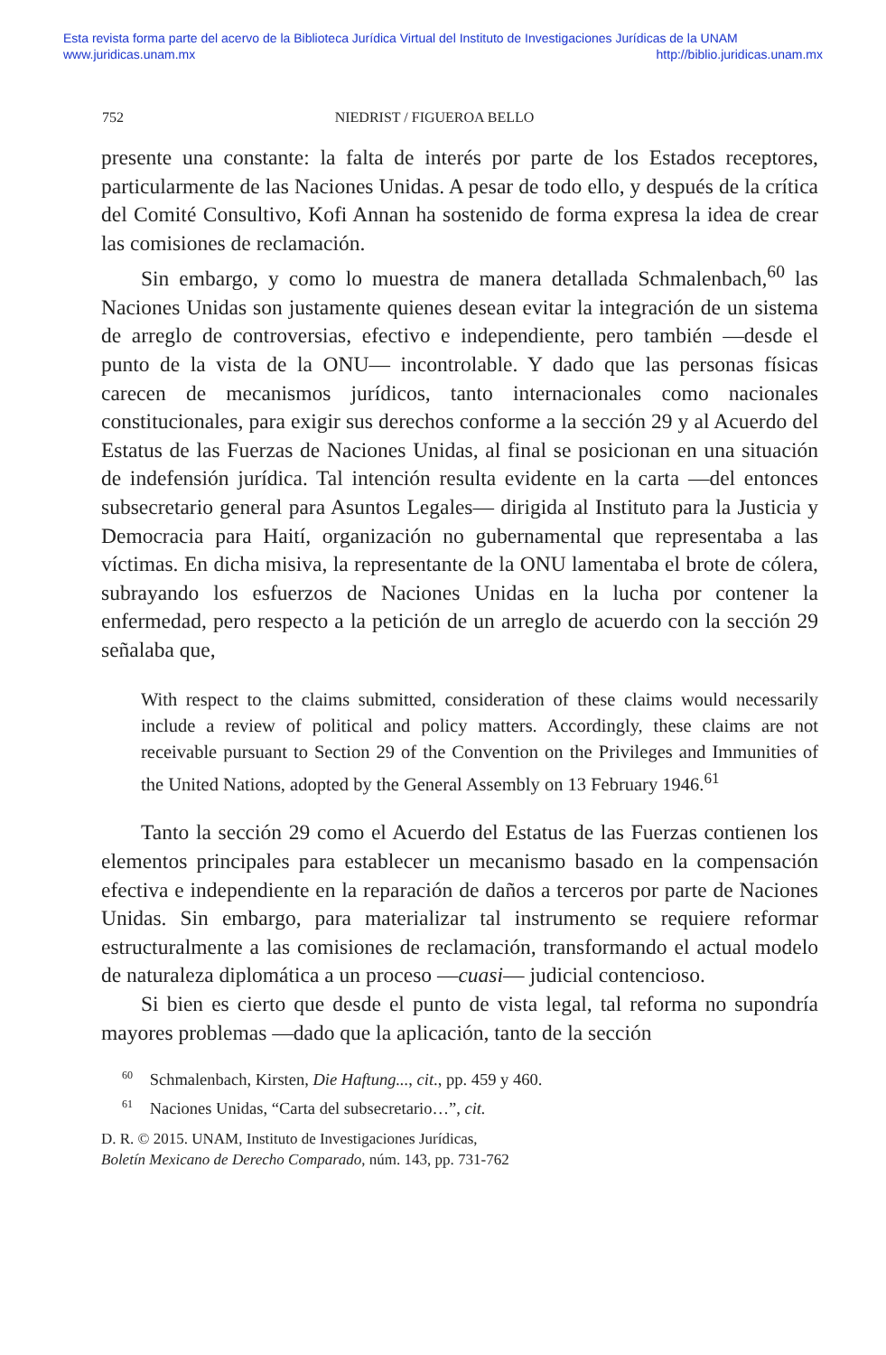Esta revista forma parte del acervo de la Biblioteca Jurídica Virtual del Instituto de Investigaciones Jurídicas de la UNAM
www.juridicas.unam.mx http://biblio.juridicas.unam.mx
752 NIEDRIST / FIGUEROA BELLO
presente una constante: la falta de interés por parte de los Estados receptores, particularmente de las Naciones Unidas. A pesar de todo ello, y después de la crítica del Comité Consultivo, Kofi Annan ha sostenido de forma expresa la idea de crear las comisiones de reclamación.
Sin embargo, y como lo muestra de manera detallada Schmalenbach,<sup>60</sup> las Naciones Unidas son justamente quienes desean evitar la integración de un sistema de arreglo de controversias, efectivo e independiente, pero también —desde el punto de la vista de la ONU— incontrolable. Y dado que las personas físicas carecen de mecanismos jurídicos, tanto internacionales como nacionales constitucionales, para exigir sus derechos conforme a la sección 29 y al Acuerdo del Estatus de las Fuerzas de Naciones Unidas, al final se posicionan en una situación de indefensión jurídica. Tal intención resulta evidente en la carta —del entonces subsecretario general para Asuntos Legales— dirigida al Instituto para la Justicia y Democracia para Haití, organización no gubernamental que representaba a las víctimas. En dicha misiva, la representante de la ONU lamentaba el brote de cólera, subrayando los esfuerzos de Naciones Unidas en la lucha por contener la enfermedad, pero respecto a la petición de un arreglo de acuerdo con la sección 29 señalaba que,
With respect to the claims submitted, consideration of these claims would necessarily include a review of political and policy matters. Accordingly, these claims are not receivable pursuant to Section 29 of the Convention on the Privileges and Immunities of the United Nations, adopted by the General Assembly on 13 February 1946.<sup>61</sup>
Tanto la sección 29 como el Acuerdo del Estatus de las Fuerzas contienen los elementos principales para establecer un mecanismo basado en la compensación efectiva e independiente en la reparación de daños a terceros por parte de Naciones Unidas. Sin embargo, para materializar tal instrumento se requiere reformar estructuralmente a las comisiones de reclamación, transformando el actual modelo de naturaleza diplomática a un proceso —cuasi— judicial contencioso.
Si bien es cierto que desde el punto de vista legal, tal reforma no supondría mayores problemas —dado que la aplicación, tanto de la sección
<sup>60</sup> Schmalenbach, Kirsten, Die Haftung..., cit., pp. 459 y 460.
<sup>61</sup> Naciones Unidas, “Carta del subsecretario…”, cit.
D. R. © 2015. UNAM, Instituto de Investigaciones Jurídicas,
Boletín Mexicano de Derecho Comparado, núm. 143, pp. 731-762